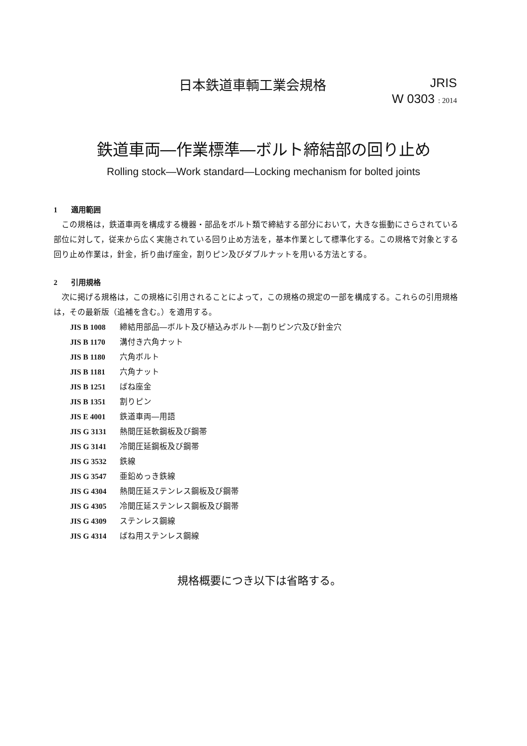日本鉄道車輌工業会規格
JRIS
W 0303 : 2014
鉄道車両―作業標準―ボルト締結部の回り止め
Rolling stock—Work standard—Locking mechanism for bolted joints
1 適用範囲
この規格は，鉄道車両を構成する機器・部品をボルト類で締結する部分において，大きな振動にさらされている部位に対して，従来から広く実施されている回り止め方法を，基本作業として標準化する。この規格で対象とする回り止め作業は，針金，折り曲げ座金，割りピン及びダブルナットを用いる方法とする。
2 引用規格
次に掲げる規格は，この規格に引用されることによって，この規格の規定の一部を構成する。これらの引用規格は，その最新版（追補を含む。）を適用する。
| JIS B 1008 | 締結用部品―ボルト及び植込みボルト―割りピン穴及び針金穴 |
| JIS B 1170 | 溝付き六角ナット |
| JIS B 1180 | 六角ボルト |
| JIS B 1181 | 六角ナット |
| JIS B 1251 | ばね座金 |
| JIS B 1351 | 割りピン |
| JIS E 4001 | 鉄道車両―用語 |
| JIS G 3131 | 熱間圧延軟鋼板及び鋼帯 |
| JIS G 3141 | 冷間圧延鋼板及び鋼帯 |
| JIS G 3532 | 鉄線 |
| JIS G 3547 | 亜鉛めっき鉄線 |
| JIS G 4304 | 熱間圧延ステンレス鋼板及び鋼帯 |
| JIS G 4305 | 冷間圧延ステンレス鋼板及び鋼帯 |
| JIS G 4309 | ステンレス鋼線 |
| JIS G 4314 | ばね用ステンレス鋼線 |
規格概要につき以下は省略する。